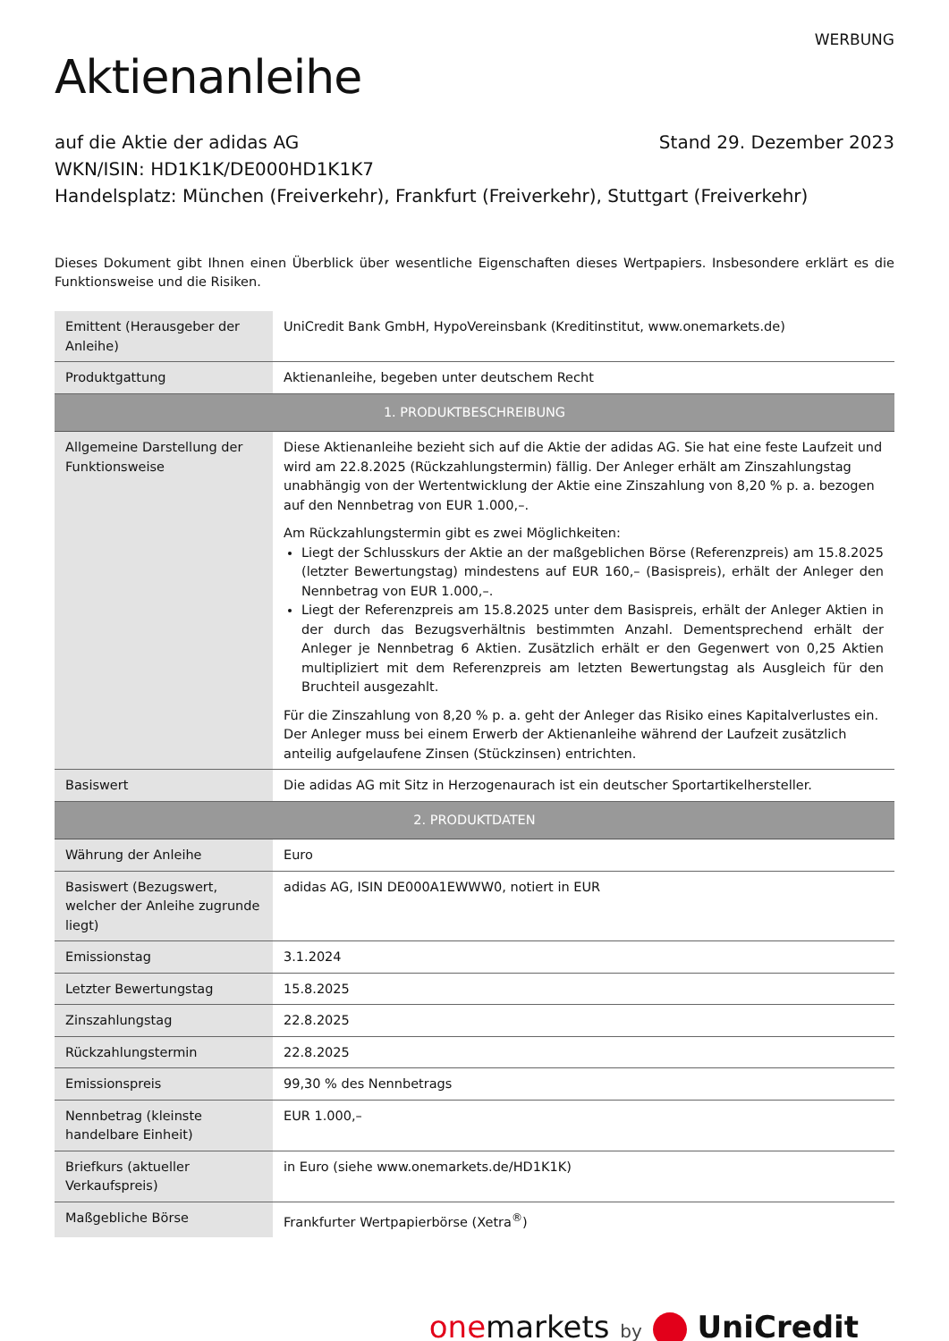WERBUNG
Aktienanleihe
auf die Aktie der adidas AG Stand 29. Dezember 2023
WKN/ISIN: HD1K1K/DE000HD1K1K7
Handelsplatz: München (Freiverkehr), Frankfurt (Freiverkehr), Stuttgart (Freiverkehr)
Dieses Dokument gibt Ihnen einen Überblick über wesentliche Eigenschaften dieses Wertpapiers. Insbesondere erklärt es die Funktionsweise und die Risiken.
| Emittent (Herausgeber der Anleihe) | UniCredit Bank GmbH, HypoVereinsbank (Kreditinstitut, www.onemarkets.de) |
| Produktgattung | Aktienanleihe, begeben unter deutschem Recht |
| 1. PRODUKTBESCHREIBUNG | |
| Allgemeine Darstellung der Funktionsweise | Diese Aktienanleihe bezieht sich auf die Aktie der adidas AG. Sie hat eine feste Laufzeit und wird am 22.8.2025 (Rückzahlungstermin) fällig. Der Anleger erhält am Zinszahlungstag unabhängig von der Wertentwicklung der Aktie eine Zinszahlung von 8,20 % p. a. bezogen auf den Nennbetrag von EUR 1.000,–. Am Rückzahlungstermin gibt es zwei Möglichkeiten: Liegt der Schlusskurs der Aktie an der maßgeblichen Börse (Referenzpreis) am 15.8.2025 (letzter Bewertungstag) mindestens auf EUR 160,– (Basispreis), erhält der Anleger den Nennbetrag von EUR 1.000,–. Liegt der Referenzpreis am 15.8.2025 unter dem Basispreis, erhält der Anleger Aktien in der durch das Bezugsverhältnis bestimmten Anzahl. Dementsprechend erhält der Anleger je Nennbetrag 6 Aktien. Zusätzlich erhält er den Gegenwert von 0,25 Aktien multipliziert mit dem Referenzpreis am letzten Bewertungstag als Ausgleich für den Bruchteil ausgezahlt. Für die Zinszahlung von 8,20 % p. a. geht der Anleger das Risiko eines Kapitalverlustes ein. Der Anleger muss bei einem Erwerb der Aktienanleihe während der Laufzeit zusätzlich anteilig aufgelaufene Zinsen (Stückzinsen) entrichten. |
| Basiswert | Die adidas AG mit Sitz in Herzogenaurach ist ein deutscher Sportartikelhersteller. |
| 2. PRODUKTDATEN | |
| Währung der Anleihe | Euro |
| Basiswert (Bezugswert, welcher der Anleihe zugrunde liegt) | adidas AG, ISIN DE000A1EWWW0, notiert in EUR |
| Emissionstag | 3.1.2024 |
| Letzter Bewertungstag | 15.8.2025 |
| Zinszahlungstag | 22.8.2025 |
| Rückzahlungstermin | 22.8.2025 |
| Emissionspreis | 99,30 % des Nennbetrags |
| Nennbetrag (kleinste handelbare Einheit) | EUR 1.000,– |
| Briefkurs (aktueller Verkaufspreis) | in Euro (siehe www.onemarkets.de/HD1K1K) |
| Maßgebliche Börse | Frankfurter Wertpapierbörse (Xetra<sup>®</sup>) |
one markets by UniCredit